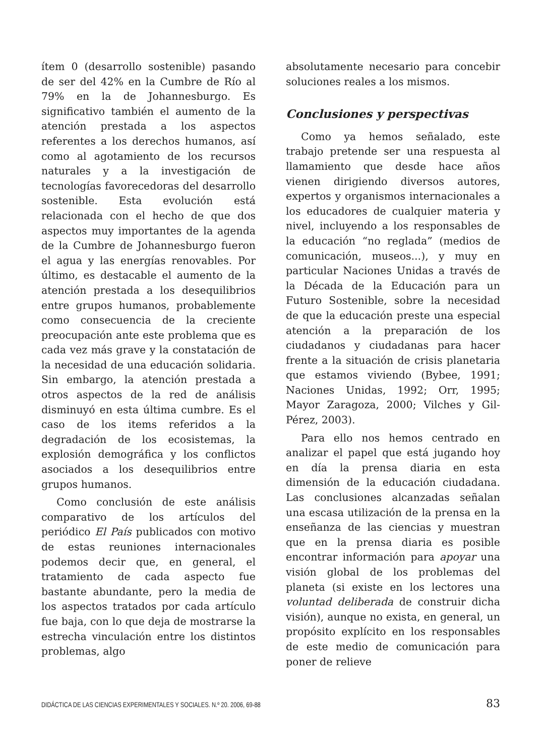ítem 0 (desarrollo sostenible) pasando de ser del 42% en la Cumbre de Río al 79% en la de Johannesburgo. Es significativo también el aumento de la atención prestada a los aspectos referentes a los derechos humanos, así como al agotamiento de los recursos naturales y a la investigación de tecnologías favorecedoras del desarrollo sostenible. Esta evolución está relacionada con el hecho de que dos aspectos muy importantes de la agenda de la Cumbre de Johannesburgo fueron el agua y las energías renovables. Por último, es destacable el aumento de la atención prestada a los desequilibrios entre grupos humanos, probablemente como consecuencia de la creciente preocupación ante este problema que es cada vez más grave y la constatación de la necesidad de una educación solidaria. Sin embargo, la atención prestada a otros aspectos de la red de análisis disminuyó en esta última cumbre. Es el caso de los items referidos a la degradación de los ecosistemas, la explosión demográfica y los conflictos asociados a los desequilibrios entre grupos humanos.
Como conclusión de este análisis comparativo de los artículos del periódico El País publicados con motivo de estas reuniones internacionales podemos decir que, en general, el tratamiento de cada aspecto fue bastante abundante, pero la media de los aspectos tratados por cada artículo fue baja, con lo que deja de mostrarse la estrecha vinculación entre los distintos problemas, algo
absolutamente necesario para concebir soluciones reales a los mismos.
Conclusiones y perspectivas
Como ya hemos señalado, este trabajo pretende ser una respuesta al llamamiento que desde hace años vienen dirigiendo diversos autores, expertos y organismos internacionales a los educadores de cualquier materia y nivel, incluyendo a los responsables de la educación “no reglada” (medios de comunicación, museos...), y muy en particular Naciones Unidas a través de la Década de la Educación para un Futuro Sostenible, sobre la necesidad de que la educación preste una especial atención a la preparación de los ciudadanos y ciudadanas para hacer frente a la situación de crisis planetaria que estamos viviendo (Bybee, 1991; Naciones Unidas, 1992; Orr, 1995; Mayor Zaragoza, 2000; Vilches y Gil-Pérez, 2003).
Para ello nos hemos centrado en analizar el papel que está jugando hoy en día la prensa diaria en esta dimensión de la educación ciudadana. Las conclusiones alcanzadas señalan una escasa utilización de la prensa en la enseñanza de las ciencias y muestran que en la prensa diaria es posible encontrar información para apoyar una visión global de los problemas del planeta (si existe en los lectores una voluntad deliberada de construir dicha visión), aunque no exista, en general, un propósito explícito en los responsables de este medio de comunicación para poner de relieve
DIDÁCTICA DE LAS CIENCIAS EXPERIMENTALES Y SOCIALES. N.º 20. 2006, 69-88 83